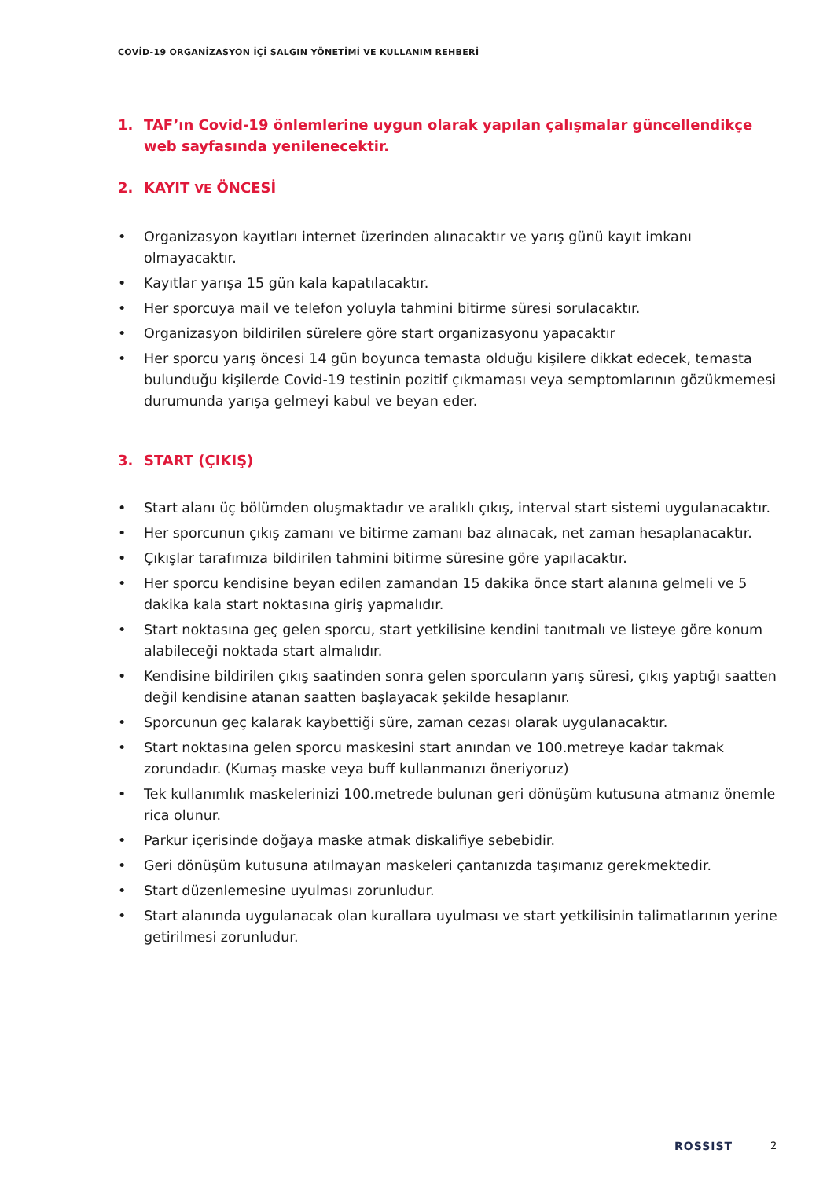COVİD-19 ORGANİZASYON İÇİ SALGIN YÖNETİMİ VE KULLANIM REHBERİ
1. TAF’ın Covid-19 önlemlerine uygun olarak yapılan çalışmalar güncellendikçe web sayfasında yenilenecektir.
2. KAYIT VE ÖNCESİ
• Organizasyon kayıtları internet üzerinden alınacaktır ve yarış günü kayıt imkanı olmayacaktır.
• Kayıtlar yarışa 15 gün kala kapatılacaktır.
• Her sporcuya mail ve telefon yoluyla tahmini bitirme süresi sorulacaktır.
• Organizasyon bildirilen sürelere göre start organizasyonu yapacaktır
• Her sporcu yarış öncesi 14 gün boyunca temasta olduğu kişilere dikkat edecek, temasta bulunduğu kişilerde Covid-19 testinin pozitif çıkmaması veya semptomlarının gözükmemesi durumunda yarışa gelmeyi kabul ve beyan eder.
3. START (ÇIKIŞ)
• Start alanı üç bölümden oluşmaktadır ve aralıklı çıkış, interval start sistemi uygulanacaktır.
• Her sporcunun çıkış zamanı ve bitirme zamanı baz alınacak, net zaman hesaplanacaktır.
• Çıkışlar tarafımıza bildirilen tahmini bitirme süresine göre yapılacaktır.
• Her sporcu kendisine beyan edilen zamandan 15 dakika önce start alanına gelmeli ve 5 dakika kala start noktasına giriş yapmalıdır.
• Start noktasına geç gelen sporcu, start yetkilisine kendini tanıtmalı ve listeye göre konum alabileceği noktada start almalıdır.
• Kendisine bildirilen çıkış saatinden sonra gelen sporcuların yarış süresi, çıkış yaptığı saatten değil kendisine atanan saatten başlayacak şekilde hesaplanır.
• Sporcunun geç kalarak kaybettiği süre, zaman cezası olarak uygulanacaktır.
• Start noktasına gelen sporcu maskesini start anından ve 100.metreye kadar takmak zorundadır. (Kumaş maske veya buff kullanmanızı öneriyoruz)
• Tek kullanımlık maskelerinizi 100.metrede bulunan geri dönüşüm kutusuna atmanız önemle rica olunur.
• Parkur içerisinde doğaya maske atmak diskalifiye sebebidir.
• Geri dönüşüm kutusuna atılmayan maskeleri çantanızda taşımanız gerekmektedir.
• Start düzenlemesine uyulması zorunludur.
• Start alanında uygulanacak olan kurallara uyulması ve start yetkilisinin talimatlarının yerine getirilmesi zorunludur.
ROSSIST 2